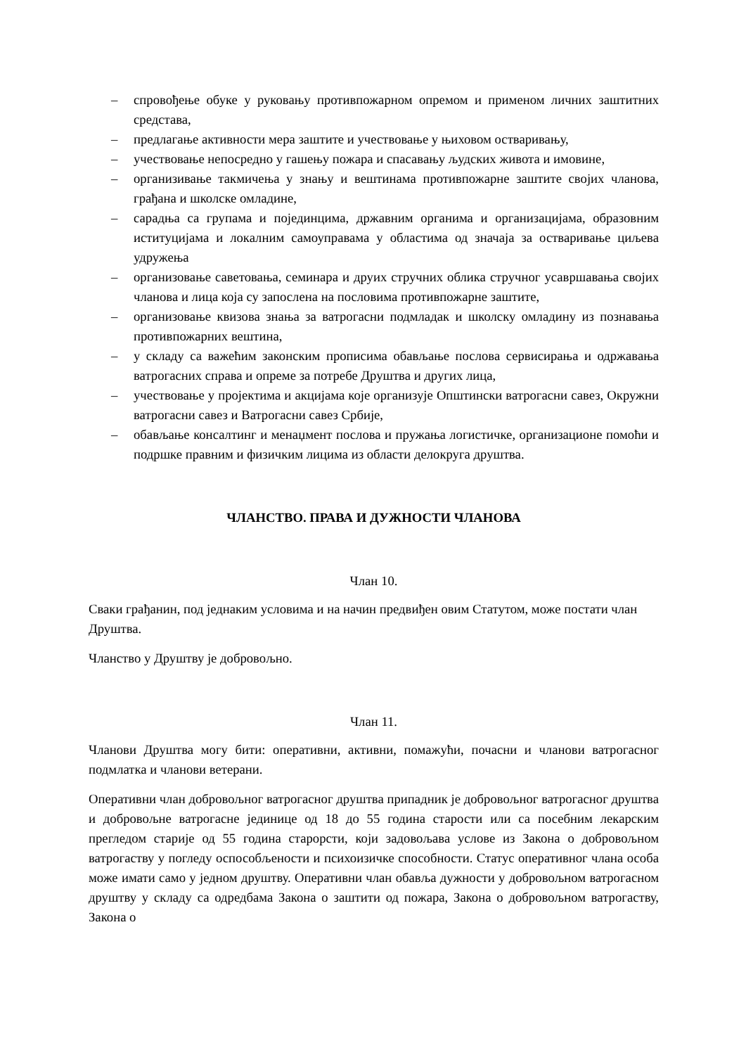– спровођење обуке у руковању противпожарном опремом и применом личних заштитних средстава,
– предлагање активности мера заштите и учествовање у њиховом остваривању,
– учествовање непосредно у гашењу пожара и спасавању људских живота и имовине,
– организивање такмичења у знању и вештинама противпожарне заштите својих чланова, грађана и школске омладине,
– сарадња са групама и појединцима, државним органима и организацијама, образовним иституцијама и локалним самоуправама у областима од значаја за остваривање циљева удружења
– организовање саветовања, семинара и друих стручних облика стручног усавршавања својих чланова и лица која су запослена на пословима противпожарне заштите,
– организовање квизова знања за ватрогасни подмладак и школску омладину из познавања противпожарних вештина,
– у складу са важећим законским прописима обављање послова сервисирања и одржавања ватрогасних справа и опреме за потребе Друштва и других лица,
– учествовање у пројектима и акцијама које организује Општински ватрогасни савез, Окружни ватрогасни савез и Ватрогасни савез Србије,
– обављање консалтинг и менаџмент послова и пружања логистичке, организационе помоћи и подршке правним и физичким лицима из области делокруга друштва.
ЧЛАНСТВО. ПРАВА И ДУЖНОСТИ ЧЛАНОВА
Члан 10.
Сваки грађанин, под једнаким условима и на начин предвиђен овим Статутом, може постати члан Друштва.
Чланство у Друштву је добровољно.
Члан 11.
Чланови Друштва могу бити: оперативни, активни, помажући, почасни и чланови ватрогасног подмлатка и чланови ветерани.
Оперативни члан добровољног ватрогасног друштва припадник је добровољног ватрогасног друштва и добровољне ватрогасне јединице од 18 до 55 година старости или са посебним лекарским прегледом старије од 55 година старорсти, који задовољава услове из Закона о добровољном ватрогаству у погледу оспособљености и психоизичке способности. Статус оперативног члана особа може имати само у једном друштву. Оперативни члан обавља дужности у добровољном ватрогасном друштву у складу са одредбама Закона о заштити од пожара, Закона о добровољном ватрогаству, Закона о